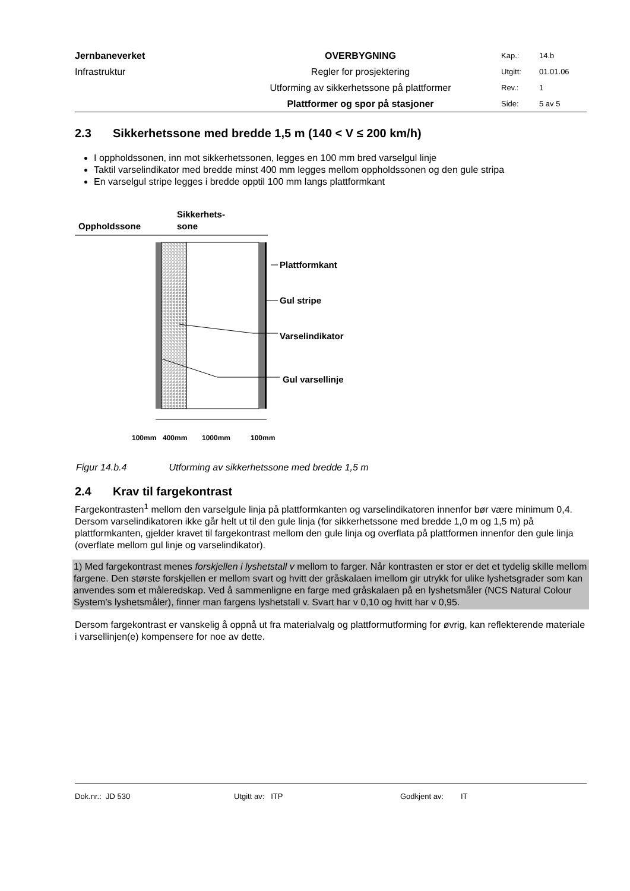| Jernbaneverket | OVERBYGNING | Kap.: | 14.b |
| Infrastruktur | Regler for prosjektering | Utgitt: | 01.01.06 |
| | Utforming av sikkerhetssone på plattformer | Rev.: | 1 |
| | Plattformer og spor på stasjoner | Side: | 5 av 5 |
2.3 Sikkerhetssone med bredde 1,5 m (140 < V ≤ 200 km/h)
I oppholdssonen, inn mot sikkerhetssonen, legges en 100 mm bred varselgul linje
Taktil varselindikator med bredde minst 400 mm legges mellom oppholdssonen og den gule stripa
En varselgul stripe legges i bredde opptil 100 mm langs plattformkant
Oppholdssone
Sikkerhets-
sone
Plattformkant
Gul stripe
Varselindikator
Gul varsellinje
100mm
400mm
1000mm
100mm
Figur 14.b.4 Utforming av sikkerhetssone med bredde 1,5 m
2.4 Krav til fargekontrast
Fargekontrasten<sup>1</sup> mellom den varselgule linja på plattformkanten og varselindikatoren innenfor bør være minimum 0,4. Dersom varselindikatoren ikke går helt ut til den gule linja (for sikkerhetssone med bredde 1,0 m og 1,5 m) på plattformkanten, gjelder kravet til fargekontrast mellom den gule linja og overflata på plattformen innenfor den gule linja (overflate mellom gul linje og varselindikator).
1) Med fargekontrast menes forskjellen i lyshetstall v mellom to farger. Når kontrasten er stor er det et tydelig skille mellom fargene. Den største forskjellen er mellom svart og hvitt der gråskalaen imellom gir utrykk for ulike lyshetsgrader som kan anvendes som et måleredskap. Ved å sammenligne en farge med gråskalaen på en lyshetsmåler (NCS Natural Colour System’s lyshetsmåler), finner man fargens lyshetstall v. Svart har v 0,10 og hvitt har v 0,95.
Dersom fargekontrast er vanskelig å oppnå ut fra materialvalg og plattformutforming for øvrig, kan reflekterende materiale i varsellinjen(e) kompensere for noe av dette.
Dok.nr.: JD 530 Utgitt av: ITP Godkjent av: IT